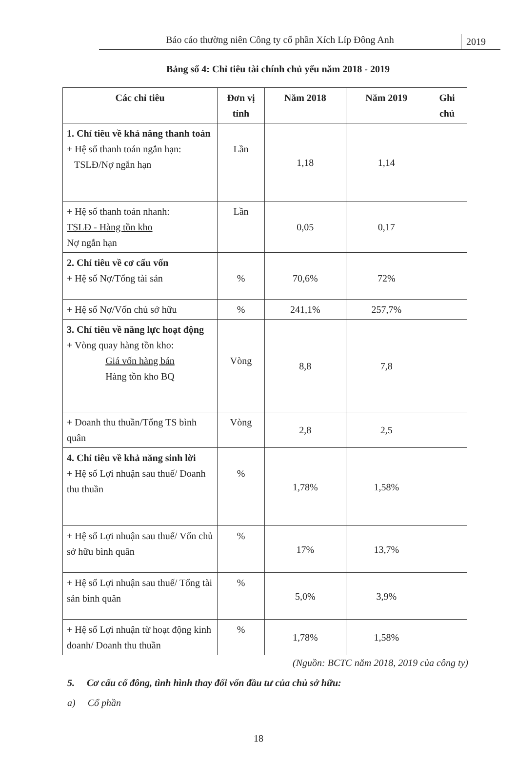Báo cáo thường niên Công ty cổ phần Xích Líp Đông Anh
2019
Bảng số 4: Chỉ tiêu tài chính chủ yếu năm 2018 - 2019
| Các chỉ tiêu | Đơn vị tính | Năm 2018 | Năm 2019 | Ghi chú |
| --- | --- | --- | --- | --- |
| 1. Chỉ tiêu về khả năng thanh toán + Hệ số thanh toán ngắn hạn: TSLĐ/Nợ ngắn hạn | Lần | 1,18 | 1,14 | |
| + Hệ số thanh toán nhanh: TSLĐ - Hàng tồn kho Nợ ngắn hạn | Lần | 0,05 | 0,17 | |
| 2. Chỉ tiêu về cơ cấu vốn + Hệ số Nợ/Tổng tài sản | % | 70,6% | 72% | |
| + Hệ số Nợ/Vốn chủ sở hữu | % | 241,1% | 257,7% | |
| 3. Chỉ tiêu về năng lực hoạt động + Vòng quay hàng tồn kho: Giá vốn hàng bán Hàng tồn kho BQ | Vòng | 8,8 | 7,8 | |
| + Doanh thu thuần/Tổng TS bình quân | Vòng | 2,8 | 2,5 | |
| 4. Chỉ tiêu về khả năng sinh lời + Hệ số Lợi nhuận sau thuế/ Doanh thu thuần | % | 1,78% | 1,58% | |
| + Hệ số Lợi nhuận sau thuế/ Vốn chủ sở hữu bình quân | % | 17% | 13,7% | |
| + Hệ số Lợi nhuận sau thuế/ Tổng tài sản bình quân | % | 5,0% | 3,9% | |
| + Hệ số Lợi nhuận từ hoạt động kinh doanh/ Doanh thu thuần | % | 1,78% | 1,58% | |
(Nguồn: BCTC năm 2018, 2019 của công ty)
5. Cơ cấu cổ đông, tình hình thay đổi vốn đầu tư của chủ sở hữu:
a) Cổ phần
18